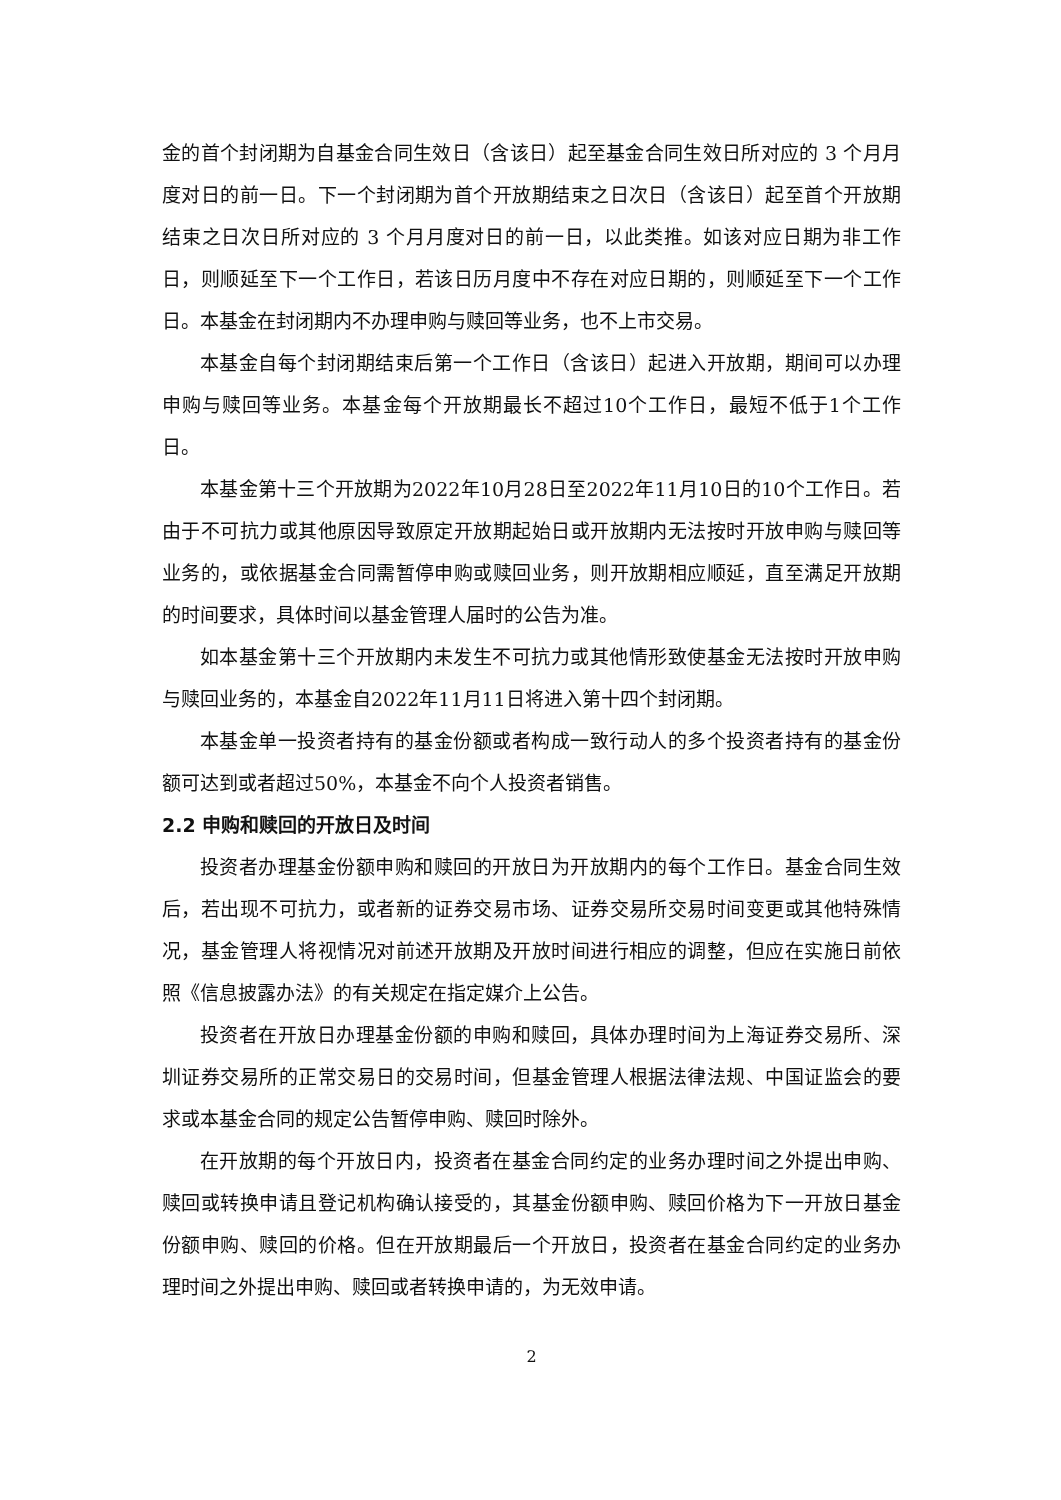金的首个封闭期为自基金合同生效日（含该日）起至基金合同生效日所对应的 3 个月月度对日的前一日。下一个封闭期为首个开放期结束之日次日（含该日）起至首个开放期结束之日次日所对应的 3 个月月度对日的前一日，以此类推。如该对应日期为非工作日，则顺延至下一个工作日，若该日历月度中不存在对应日期的，则顺延至下一个工作日。本基金在封闭期内不办理申购与赎回等业务，也不上市交易。
本基金自每个封闭期结束后第一个工作日（含该日）起进入开放期，期间可以办理申购与赎回等业务。本基金每个开放期最长不超过10个工作日，最短不低于1个工作日。
本基金第十三个开放期为2022年10月28日至2022年11月10日的10个工作日。若由于不可抗力或其他原因导致原定开放期起始日或开放期内无法按时开放申购与赎回等业务的，或依据基金合同需暂停申购或赎回业务，则开放期相应顺延，直至满足开放期的时间要求，具体时间以基金管理人届时的公告为准。
如本基金第十三个开放期内未发生不可抗力或其他情形致使基金无法按时开放申购与赎回业务的，本基金自2022年11月11日将进入第十四个封闭期。
本基金单一投资者持有的基金份额或者构成一致行动人的多个投资者持有的基金份额可达到或者超过50%，本基金不向个人投资者销售。
2.2 申购和赎回的开放日及时间
投资者办理基金份额申购和赎回的开放日为开放期内的每个工作日。基金合同生效后，若出现不可抗力，或者新的证券交易市场、证券交易所交易时间变更或其他特殊情况，基金管理人将视情况对前述开放期及开放时间进行相应的调整，但应在实施日前依照《信息披露办法》的有关规定在指定媒介上公告。
投资者在开放日办理基金份额的申购和赎回，具体办理时间为上海证券交易所、深圳证券交易所的正常交易日的交易时间，但基金管理人根据法律法规、中国证监会的要求或本基金合同的规定公告暂停申购、赎回时除外。
在开放期的每个开放日内，投资者在基金合同约定的业务办理时间之外提出申购、赎回或转换申请且登记机构确认接受的，其基金份额申购、赎回价格为下一开放日基金份额申购、赎回的价格。但在开放期最后一个开放日，投资者在基金合同约定的业务办理时间之外提出申购、赎回或者转换申请的，为无效申请。
2